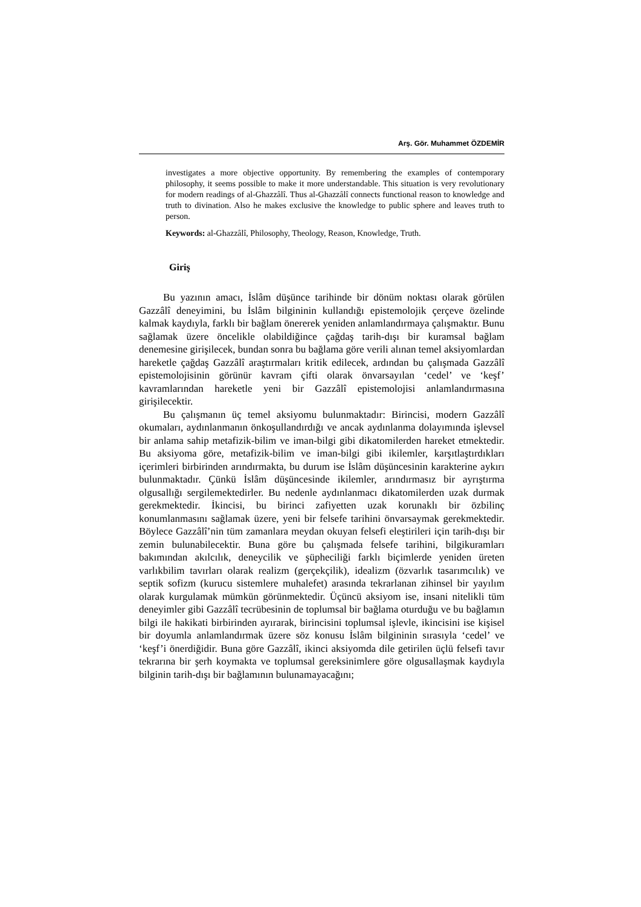Arş. Gör. Muhammet ÖZDEMİR
investigates a more objective opportunity. By remembering the examples of contemporary philosophy, it seems possible to make it more understandable. This situation is very revolutionary for modern readings of al-Ghazzâlî. Thus al-Ghazzâlî connects functional reason to knowledge and truth to divination. Also he makes exclusive the knowledge to public sphere and leaves truth to person.
Keywords: al-Ghazzâlî, Philosophy, Theology, Reason, Knowledge, Truth.
Giriş
Bu yazının amacı, İslâm düşünce tarihinde bir dönüm noktası olarak görülen Gazzâlî deneyimini, bu İslâm bilgininin kullandığı epistemolojik çerçeve özelinde kalmak kaydıyla, farklı bir bağlam önererek yeniden anlamlandırmaya çalışmaktır. Bunu sağlamak üzere öncelikle olabildiğince çağdaş tarih-dışı bir kuramsal bağlam denemesine girişilecek, bundan sonra bu bağlama göre verili alınan temel aksiyomlardan hareketle çağdaş Gazzâlî araştırmaları kritik edilecek, ardından bu çalışmada Gazzâlî epistemolojisinin görünür kavram çifti olarak önvarsayılan ‘cedel’ ve ‘keşf’ kavramlarından hareketle yeni bir Gazzâlî epistemolojisi anlamlandırmasına girişilecektir.
Bu çalışmanın üç temel aksiyomu bulunmaktadır: Birincisi, modern Gazzâlî okumaları, aydınlanmanın önkoşullandırdığı ve ancak aydınlanma dolayımında işlevsel bir anlama sahip metafizik-bilim ve iman-bilgi gibi dikatomilerden hareket etmektedir. Bu aksiyoma göre, metafizik-bilim ve iman-bilgi gibi ikilemler, karşıtlaştırdıkları içerimleri birbirinden arındırmakta, bu durum ise İslâm düşüncesinin karakterine aykırı bulunmaktadır. Çünkü İslâm düşüncesinde ikilemler, arındırmasız bir ayrıştırma olgusallığı sergilemektedirler. Bu nedenle aydınlanmacı dikatomilerden uzak durmak gerekmektedir. İkincisi, bu birinci zafiyetten uzak korunaklı bir özbilinç konumlanmasını sağlamak üzere, yeni bir felsefe tarihini önvarsaymak gerekmektedir. Böylece Gazzâlî’nin tüm zamanlara meydan okuyan felsefi eleştirileri için tarih-dışı bir zemin bulunabilecektir. Buna göre bu çalışmada felsefe tarihini, bilgikuramları bakımından akılcılık, deneycilik ve şüpheciliği farklı biçimlerde yeniden üreten varlıkbilim tavırları olarak realizm (gerçekçilik), idealizm (özvarlık tasarımcılık) ve septik sofizm (kurucu sistemlere muhalefet) arasında tekrarlanan zihinsel bir yayılım olarak kurgulamak mümkün görünmektedir. Üçüncü aksiyom ise, insani nitelikli tüm deneyimler gibi Gazzâlî tecrübesinin de toplumsal bir bağlama oturduğu ve bu bağlamın bilgi ile hakikati birbirinden ayırarak, birincisini toplumsal işlevle, ikincisini ise kişisel bir doyumla anlamlandırmak üzere söz konusu İslâm bilgininin sırasıyla ‘cedel’ ve ‘keşf’i önerdiğidir. Buna göre Gazzâlî, ikinci aksiyomda dile getirilen üçlü felsefi tavır tekrarına bir şerh koymakta ve toplumsal gereksinimlere göre olgusallaşmak kaydıyla bilginin tarih-dışı bir bağlamının bulunamayacağını;